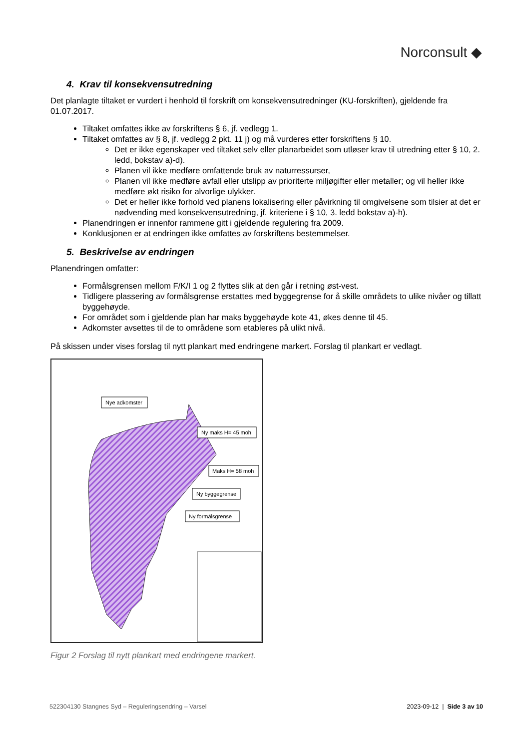Norconsult ◆
4. Krav til konsekvensutredning
Det planlagte tiltaket er vurdert i henhold til forskrift om konsekvensutredninger (KU-forskriften), gjeldende fra 01.07.2017.
Tiltaket omfattes ikke av forskriftens § 6, jf. vedlegg 1.
Tiltaket omfattes av § 8, jf. vedlegg 2 pkt. 11 j) og må vurderes etter forskriftens § 10.
Det er ikke egenskaper ved tiltaket selv eller planarbeidet som utløser krav til utredning etter § 10, 2. ledd, bokstav a)-d).
Planen vil ikke medføre omfattende bruk av naturressurser,
Planen vil ikke medføre avfall eller utslipp av prioriterte miljøgifter eller metaller; og vil heller ikke medføre økt risiko for alvorlige ulykker.
Det er heller ikke forhold ved planens lokalisering eller påvirkning til omgivelsene som tilsier at det er nødvending med konsekvensutredning, jf. kriteriene i § 10, 3. ledd bokstav a)-h).
Planendringen er innenfor rammene gitt i gjeldende regulering fra 2009.
Konklusjonen er at endringen ikke omfattes av forskriftens bestemmelser.
5. Beskrivelse av endringen
Planendringen omfatter:
Formålsgrensen mellom F/K/I 1 og 2 flyttes slik at den går i retning øst-vest.
Tidligere plassering av formålsgrense erstattes med byggegrense for å skille områdets to ulike nivåer og tillatt byggehøyde.
For området som i gjeldende plan har maks byggehøyde kote 41, økes denne til 45.
Adkomster avsettes til de to områdene som etableres på ulikt nivå.
På skissen under vises forslag til nytt plankart med endringene markert. Forslag til plankart er vedlagt.
Nye adkomster
Ny maks H= 45 moh
Maks H= 58 moh
Ny byggegrense
Ny formålsgrense
Figur 2 Forslag til nytt plankart med endringene markert.
522304130 Stangnes Syd – Reguleringsendring – Varsel 2023-09-12 | Side 3 av 10